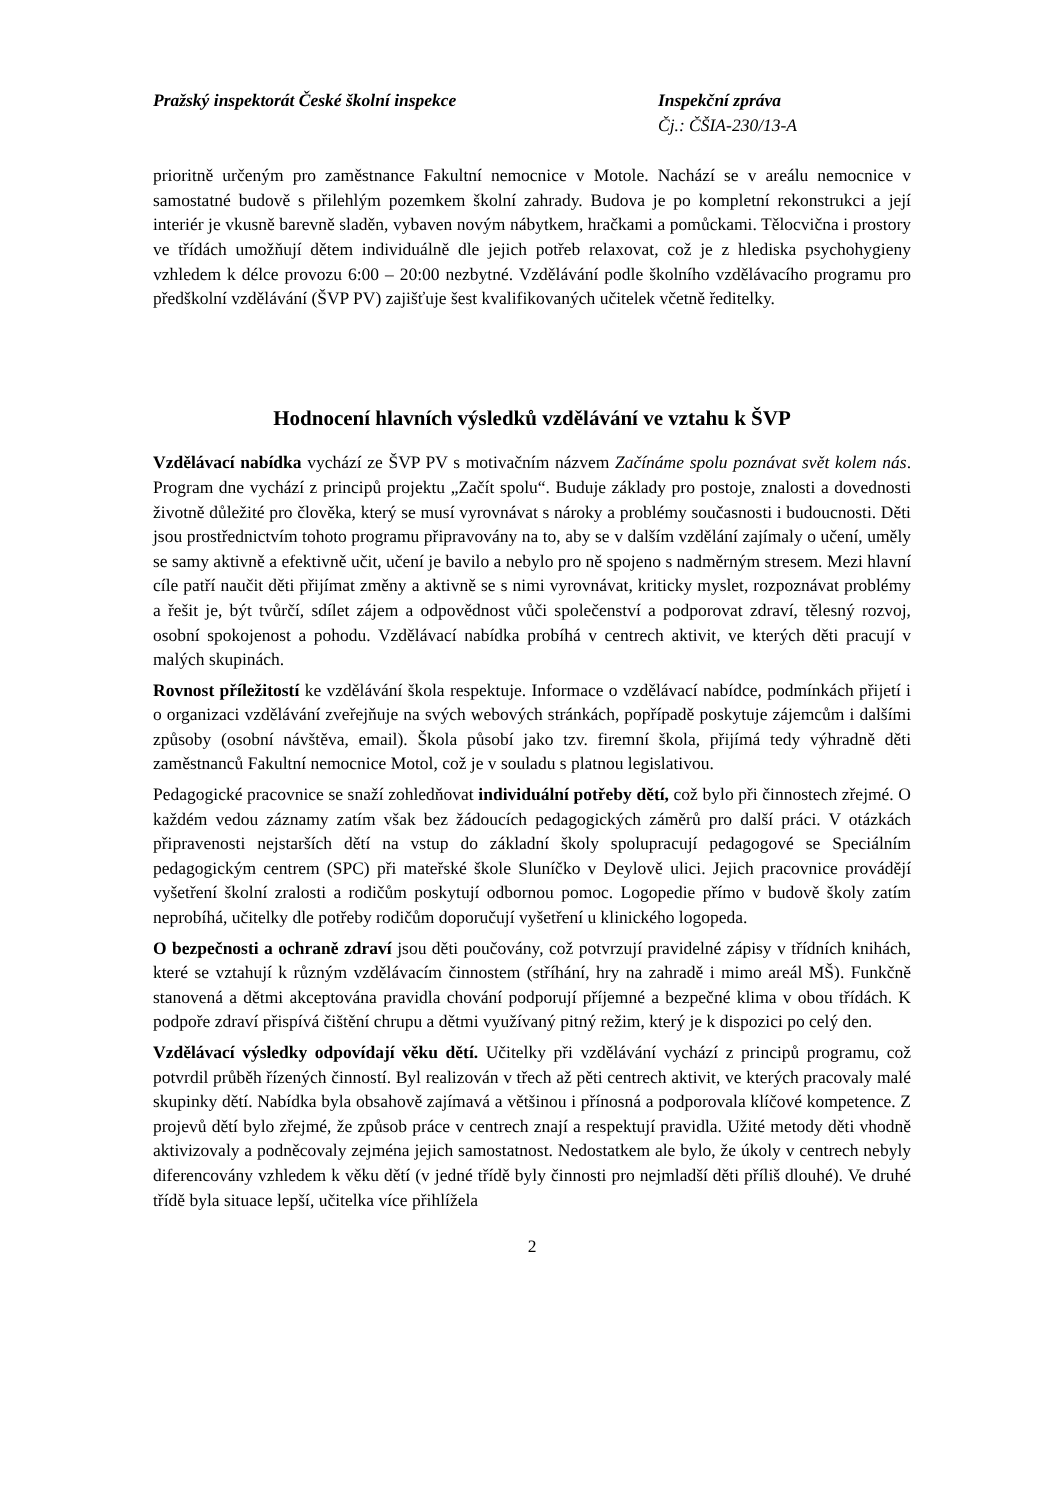Pražský inspektorát České školní inspekce Inspekční zpráva
Čj.: ČŠIA-230/13-A
prioritně určeným pro zaměstnance Fakultní nemocnice v Motole. Nachází se v areálu nemocnice v samostatné budově s přilehlým pozemkem školní zahrady. Budova je po kompletní rekonstrukci a její interiér je vkusně barevně sladěn, vybaven novým nábytkem, hračkami a pomůckami. Tělocvična i prostory ve třídách umožňují dětem individuálně dle jejich potřeb relaxovat, což je z hlediska psychohygieny vzhledem k délce provozu 6:00 – 20:00 nezbytné. Vzdělávání podle školního vzdělávacího programu pro předškolní vzdělávání (ŠVP PV) zajišťuje šest kvalifikovaných učitelek včetně ředitelky.
Hodnocení hlavních výsledků vzdělávání ve vztahu k ŠVP
Vzdělávací nabídka vychází ze ŠVP PV s motivačním názvem Začínáme spolu poznávat svět kolem nás. Program dne vychází z principů projektu „Začít spolu“. Buduje základy pro postoje, znalosti a dovednosti životně důležité pro člověka, který se musí vyrovnávat s nároky a problémy současnosti i budoucnosti. Děti jsou prostřednictvím tohoto programu připravovány na to, aby se v dalším vzdělání zajímaly o učení, uměly se samy aktivně a efektivně učit, učení je bavilo a nebylo pro ně spojeno s nadměrným stresem. Mezi hlavní cíle patří naučit děti přijímat změny a aktivně se s nimi vyrovnávat, kriticky myslet, rozpoznávat problémy a řešit je, být tvůrčí, sdílet zájem a odpovědnost vůči společenství a podporovat zdraví, tělesný rozvoj, osobní spokojenost a pohodu. Vzdělávací nabídka probíhá v centrech aktivit, ve kterých děti pracují v malých skupinách.
Rovnost příležitostí ke vzdělávání škola respektuje. Informace o vzdělávací nabídce, podmínkách přijetí i o organizaci vzdělávání zveřejňuje na svých webových stránkách, popřípadě poskytuje zájemcům i dalšími způsoby (osobní návštěva, email). Škola působí jako tzv. firemní škola, přijímá tedy výhradně děti zaměstnanců Fakultní nemocnice Motol, což je v souladu s platnou legislativou.
Pedagogické pracovnice se snaží zohledňovat individuální potřeby dětí, což bylo při činnostech zřejmé. O každém vedou záznamy zatím však bez žádoucích pedagogických záměrů pro další práci. V otázkách připravenosti nejstarších dětí na vstup do základní školy spolupracují pedagogové se Speciálním pedagogickým centrem (SPC) při mateřské škole Sluníčko v Deylově ulici. Jejich pracovnice provádějí vyšetření školní zralosti a rodičům poskytují odbornou pomoc. Logopedie přímo v budově školy zatím neprobíhá, učitelky dle potřeby rodičům doporučují vyšetření u klinického logopeda.
O bezpečnosti a ochraně zdraví jsou děti poučovány, což potvrzují pravidelné zápisy v třídních knihách, které se vztahují k různým vzdělávacím činnostem (stříhání, hry na zahradě i mimo areál MŠ). Funkčně stanovená a dětmi akceptována pravidla chování podporují příjemné a bezpečné klima v obou třídách. K podpoře zdraví přispívá čištění chrupu a dětmi využívaný pitný režim, který je k dispozici po celý den.
Vzdělávací výsledky odpovídají věku dětí. Učitelky při vzdělávání vychází z principů programu, což potvrdil průběh řízených činností. Byl realizován v třech až pěti centrech aktivit, ve kterých pracovaly malé skupinky dětí. Nabídka byla obsahově zajímavá a většinou i přínosná a podporovala klíčové kompetence. Z projevů dětí bylo zřejmé, že způsob práce v centrech znají a respektují pravidla. Užité metody děti vhodně aktivizovaly a podněcovaly zejména jejich samostatnost. Nedostatkem ale bylo, že úkoly v centrech nebyly diferencovány vzhledem k věku dětí (v jedné třídě byly činnosti pro nejmladší děti příliš dlouhé). Ve druhé třídě byla situace lepší, učitelka více přihlížela
2